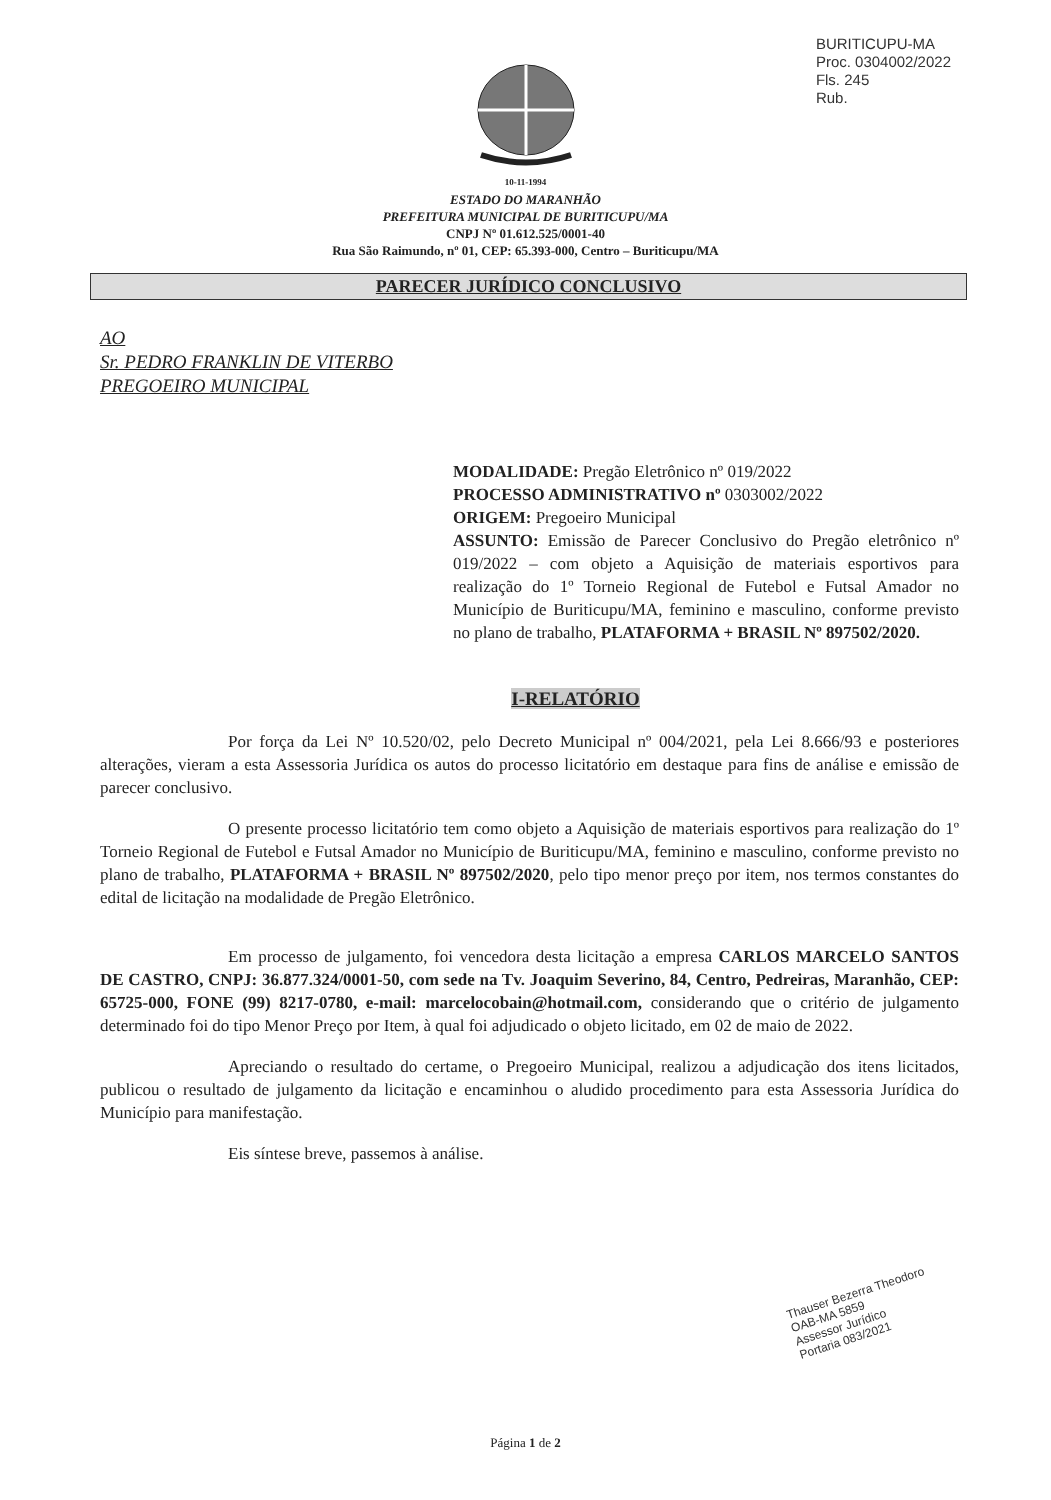BURITICUPU-MA
Proc. 0304002/2022
Fls. 245
Rub.
10-11-1994
ESTADO DO MARANHÃO
PREFEITURA MUNICIPAL DE BURITICUPU/MA
CNPJ Nº 01.612.525/0001-40
Rua São Raimundo, nº 01, CEP: 65.393-000, Centro – Buriticupu/MA
PARECER JURÍDICO CONCLUSIVO
AO
Sr. PEDRO FRANKLIN DE VITERBO
PREGOEIRO MUNICIPAL
MODALIDADE: Pregão Eletrônico nº 019/2022
PROCESSO ADMINISTRATIVO nº 0303002/2022
ORIGEM: Pregoeiro Municipal
ASSUNTO: Emissão de Parecer Conclusivo do Pregão eletrônico nº 019/2022 – com objeto a Aquisição de materiais esportivos para realização do 1º Torneio Regional de Futebol e Futsal Amador no Município de Buriticupu/MA, feminino e masculino, conforme previsto no plano de trabalho, PLATAFORMA + BRASIL Nº 897502/2020.
I-RELATÓRIO
Por força da Lei Nº 10.520/02, pelo Decreto Municipal nº 004/2021, pela Lei 8.666/93 e posteriores alterações, vieram a esta Assessoria Jurídica os autos do processo licitatório em destaque para fins de análise e emissão de parecer conclusivo.
O presente processo licitatório tem como objeto a Aquisição de materiais esportivos para realização do 1º Torneio Regional de Futebol e Futsal Amador no Município de Buriticupu/MA, feminino e masculino, conforme previsto no plano de trabalho, PLATAFORMA + BRASIL Nº 897502/2020, pelo tipo menor preço por item, nos termos constantes do edital de licitação na modalidade de Pregão Eletrônico.
Em processo de julgamento, foi vencedora desta licitação a empresa CARLOS MARCELO SANTOS DE CASTRO, CNPJ: 36.877.324/0001-50, com sede na Tv. Joaquim Severino, 84, Centro, Pedreiras, Maranhão, CEP: 65725-000, FONE (99) 8217-0780, e-mail: marcelocobain@hotmail.com, considerando que o critério de julgamento determinado foi do tipo Menor Preço por Item, à qual foi adjudicado o objeto licitado, em 02 de maio de 2022.
Apreciando o resultado do certame, o Pregoeiro Municipal, realizou a adjudicação dos itens licitados, publicou o resultado de julgamento da licitação e encaminhou o aludido procedimento para esta Assessoria Jurídica do Município para manifestação.
Eis síntese breve, passemos à análise.
Thauser Bezerra Theodoro
OAB-MA 5859
Assessor Jurídico
Portaria 083/2021
Página 1 de 2